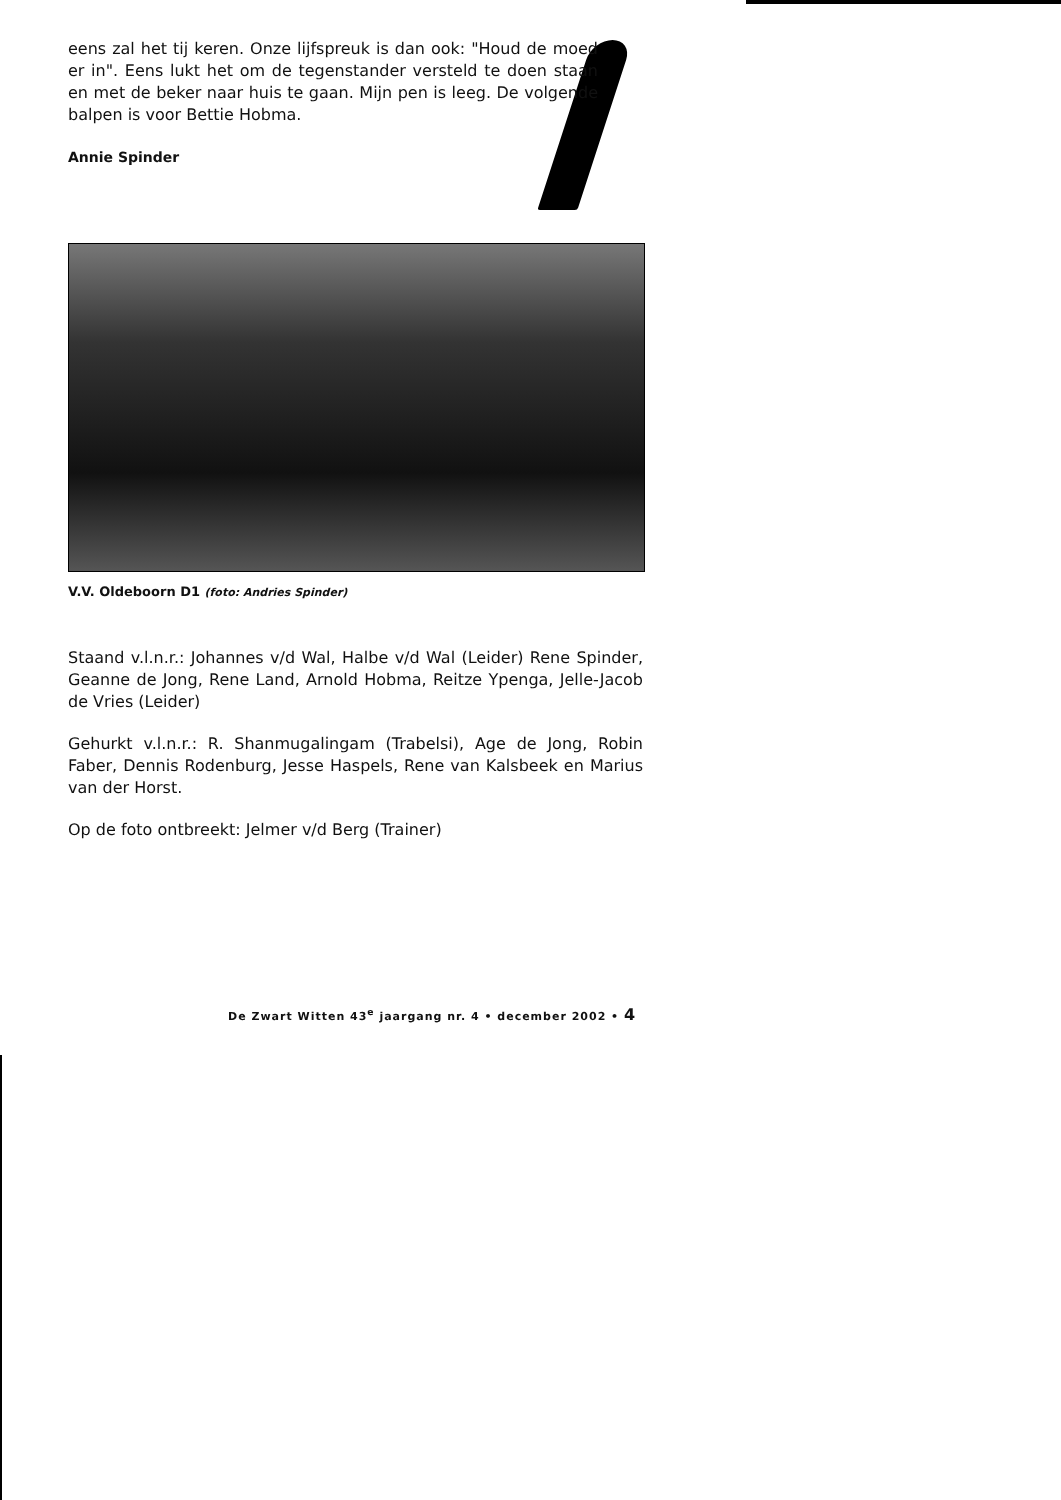eens zal het tij keren. Onze lijfspreuk is dan ook: "Houd de moed er in". Eens lukt het om de tegenstander versteld te doen staan en met de beker naar huis te gaan. Mijn pen is leeg. De volgende balpen is voor Bettie Hobma.
Annie Spinder
V.V. Oldeboorn D1 (foto: Andries Spinder)
Staand v.l.n.r.: Johannes v/d Wal, Halbe v/d Wal (Leider) Rene Spinder, Geanne de Jong, Rene Land, Arnold Hobma, Reitze Ypenga, Jelle-Jacob de Vries (Leider)
Gehurkt v.l.n.r.: R. Shanmugalingam (Trabelsi), Age de Jong, Robin Faber, Dennis Rodenburg, Jesse Haspels, Rene van Kalsbeek en Marius van der Horst.
Op de foto ontbreekt: Jelmer v/d Berg (Trainer)
De Zwart Witten 43<sup>e</sup> jaargang nr. 4 • december 2002 • 4